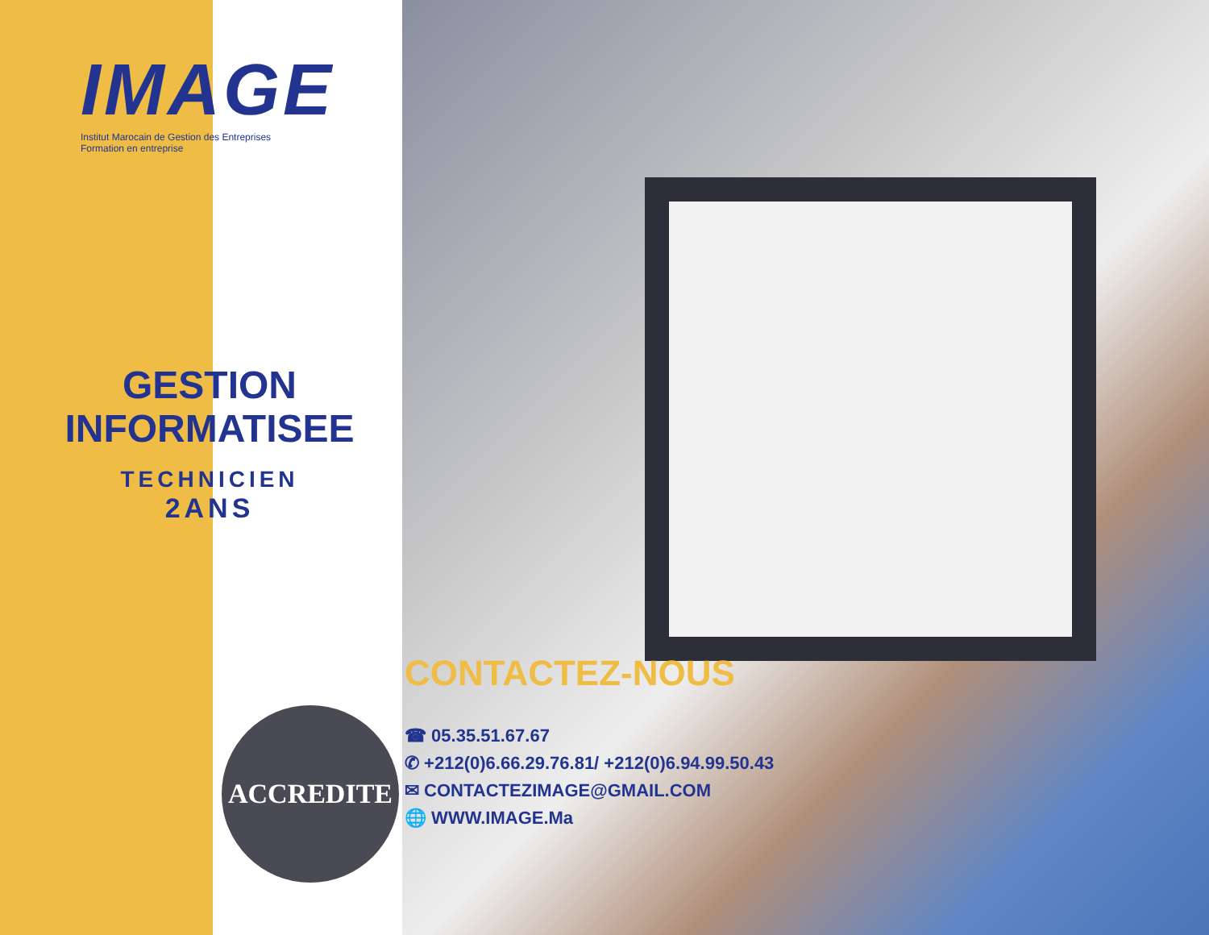IMAGE
Institut Marocain de Gestion des Entreprises
Formation en entreprise
GESTION
INFORMATISEE
TECHNICIEN
2ANS
ACCREDITE
CONTACTEZ-NOUS
☎ 05.35.51.67.67
✆ +212(0)6.66.29.76.81/ +212(0)6.94.99.50.43
✉ CONTACTEZIMAGE@GMAIL.COM
🌐 WWW.IMAGE.Ma